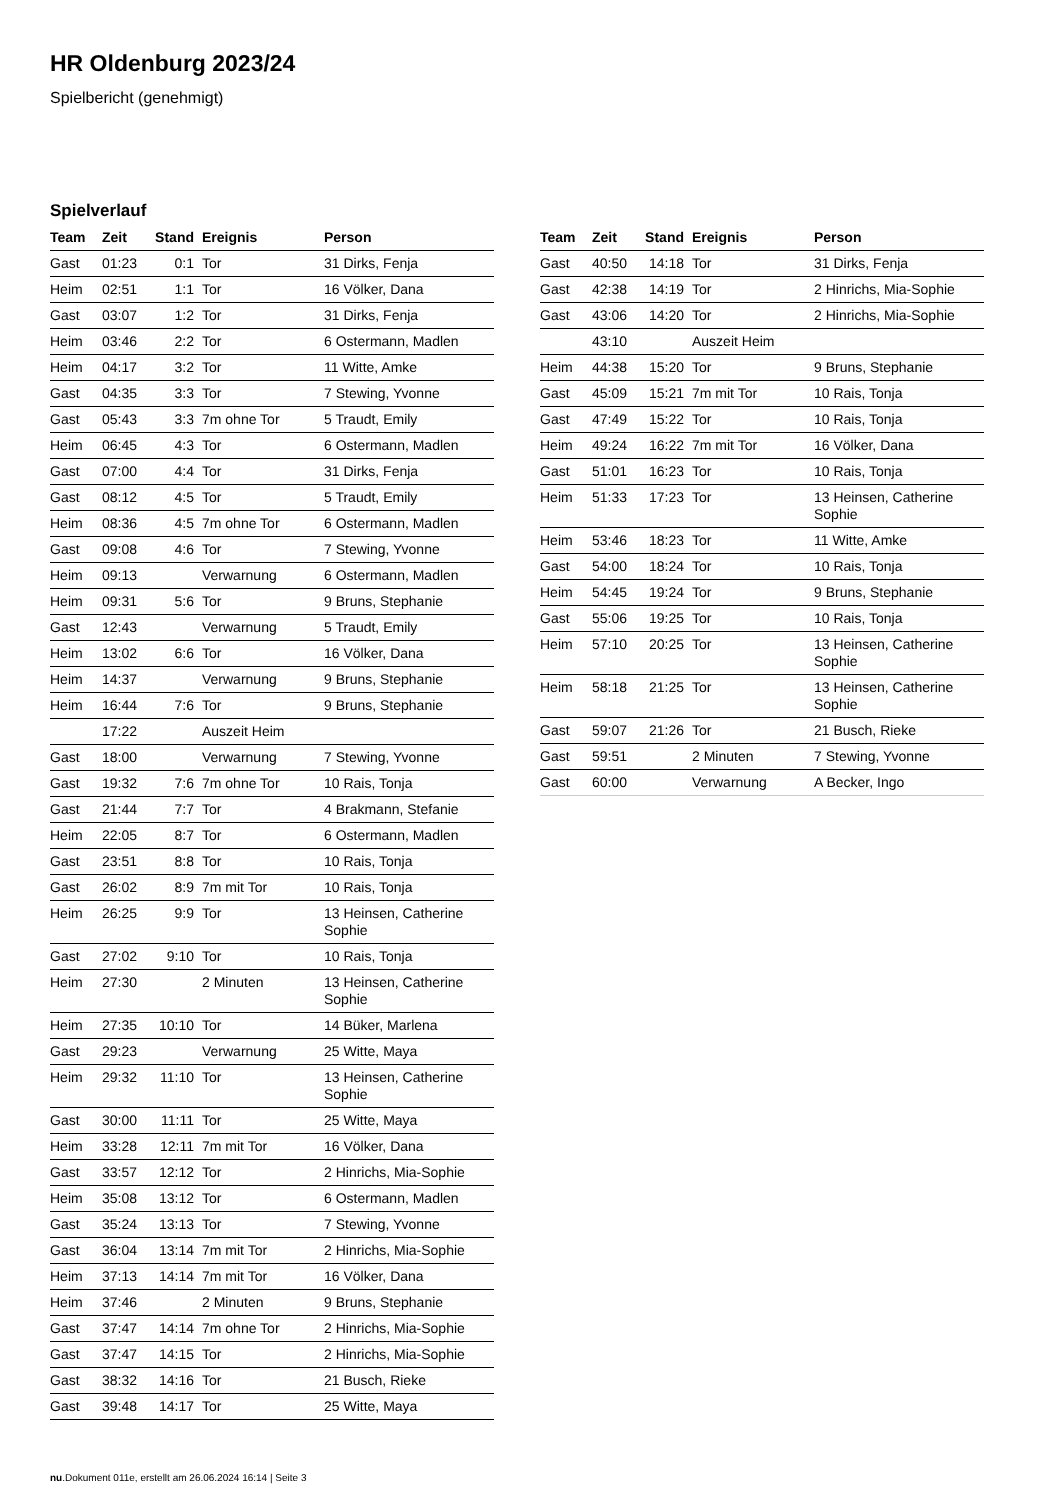HR Oldenburg 2023/24
Spielbericht (genehmigt)
Spielverlauf
| Team | Zeit | Stand | Ereignis | Person |
| --- | --- | --- | --- | --- |
| Gast | 01:23 | 0:1 | Tor | 31 Dirks, Fenja |
| Heim | 02:51 | 1:1 | Tor | 16 Völker, Dana |
| Gast | 03:07 | 1:2 | Tor | 31 Dirks, Fenja |
| Heim | 03:46 | 2:2 | Tor | 6 Ostermann, Madlen |
| Heim | 04:17 | 3:2 | Tor | 11 Witte, Amke |
| Gast | 04:35 | 3:3 | Tor | 7 Stewing, Yvonne |
| Gast | 05:43 | 3:3 | 7m ohne Tor | 5 Traudt, Emily |
| Heim | 06:45 | 4:3 | Tor | 6 Ostermann, Madlen |
| Gast | 07:00 | 4:4 | Tor | 31 Dirks, Fenja |
| Gast | 08:12 | 4:5 | Tor | 5 Traudt, Emily |
| Heim | 08:36 | 4:5 | 7m ohne Tor | 6 Ostermann, Madlen |
| Gast | 09:08 | 4:6 | Tor | 7 Stewing, Yvonne |
| Heim | 09:13 | | Verwarnung | 6 Ostermann, Madlen |
| Heim | 09:31 | 5:6 | Tor | 9 Bruns, Stephanie |
| Gast | 12:43 | | Verwarnung | 5 Traudt, Emily |
| Heim | 13:02 | 6:6 | Tor | 16 Völker, Dana |
| Heim | 14:37 | | Verwarnung | 9 Bruns, Stephanie |
| Heim | 16:44 | 7:6 | Tor | 9 Bruns, Stephanie |
| | 17:22 | | Auszeit Heim | |
| Gast | 18:00 | | Verwarnung | 7 Stewing, Yvonne |
| Gast | 19:32 | 7:6 | 7m ohne Tor | 10 Rais, Tonja |
| Gast | 21:44 | 7:7 | Tor | 4 Brakmann, Stefanie |
| Heim | 22:05 | 8:7 | Tor | 6 Ostermann, Madlen |
| Gast | 23:51 | 8:8 | Tor | 10 Rais, Tonja |
| Gast | 26:02 | 8:9 | 7m mit Tor | 10 Rais, Tonja |
| Heim | 26:25 | 9:9 | Tor | 13 Heinsen, Catherine Sophie |
| Gast | 27:02 | 9:10 | Tor | 10 Rais, Tonja |
| Heim | 27:30 | | 2 Minuten | 13 Heinsen, Catherine Sophie |
| Heim | 27:35 | 10:10 | Tor | 14 Büker, Marlena |
| Gast | 29:23 | | Verwarnung | 25 Witte, Maya |
| Heim | 29:32 | 11:10 | Tor | 13 Heinsen, Catherine Sophie |
| Gast | 30:00 | 11:11 | Tor | 25 Witte, Maya |
| Heim | 33:28 | 12:11 | 7m mit Tor | 16 Völker, Dana |
| Gast | 33:57 | 12:12 | Tor | 2 Hinrichs, Mia-Sophie |
| Heim | 35:08 | 13:12 | Tor | 6 Ostermann, Madlen |
| Gast | 35:24 | 13:13 | Tor | 7 Stewing, Yvonne |
| Gast | 36:04 | 13:14 | 7m mit Tor | 2 Hinrichs, Mia-Sophie |
| Heim | 37:13 | 14:14 | 7m mit Tor | 16 Völker, Dana |
| Heim | 37:46 | | 2 Minuten | 9 Bruns, Stephanie |
| Gast | 37:47 | 14:14 | 7m ohne Tor | 2 Hinrichs, Mia-Sophie |
| Gast | 37:47 | 14:15 | Tor | 2 Hinrichs, Mia-Sophie |
| Gast | 38:32 | 14:16 | Tor | 21 Busch, Rieke |
| Gast | 39:48 | 14:17 | Tor | 25 Witte, Maya |
| Team | Zeit | Stand | Ereignis | Person |
| --- | --- | --- | --- | --- |
| Gast | 40:50 | 14:18 | Tor | 31 Dirks, Fenja |
| Gast | 42:38 | 14:19 | Tor | 2 Hinrichs, Mia-Sophie |
| Gast | 43:06 | 14:20 | Tor | 2 Hinrichs, Mia-Sophie |
| | 43:10 | | Auszeit Heim | |
| Heim | 44:38 | 15:20 | Tor | 9 Bruns, Stephanie |
| Gast | 45:09 | 15:21 | 7m mit Tor | 10 Rais, Tonja |
| Gast | 47:49 | 15:22 | Tor | 10 Rais, Tonja |
| Heim | 49:24 | 16:22 | 7m mit Tor | 16 Völker, Dana |
| Gast | 51:01 | 16:23 | Tor | 10 Rais, Tonja |
| Heim | 51:33 | 17:23 | Tor | 13 Heinsen, Catherine Sophie |
| Heim | 53:46 | 18:23 | Tor | 11 Witte, Amke |
| Gast | 54:00 | 18:24 | Tor | 10 Rais, Tonja |
| Heim | 54:45 | 19:24 | Tor | 9 Bruns, Stephanie |
| Gast | 55:06 | 19:25 | Tor | 10 Rais, Tonja |
| Heim | 57:10 | 20:25 | Tor | 13 Heinsen, Catherine Sophie |
| Heim | 58:18 | 21:25 | Tor | 13 Heinsen, Catherine Sophie |
| Gast | 59:07 | 21:26 | Tor | 21 Busch, Rieke |
| Gast | 59:51 | | 2 Minuten | 7 Stewing, Yvonne |
| Gast | 60:00 | | Verwarnung | A Becker, Ingo |
nu.Dokument 011e, erstellt am 26.06.2024 16:14 | Seite 3